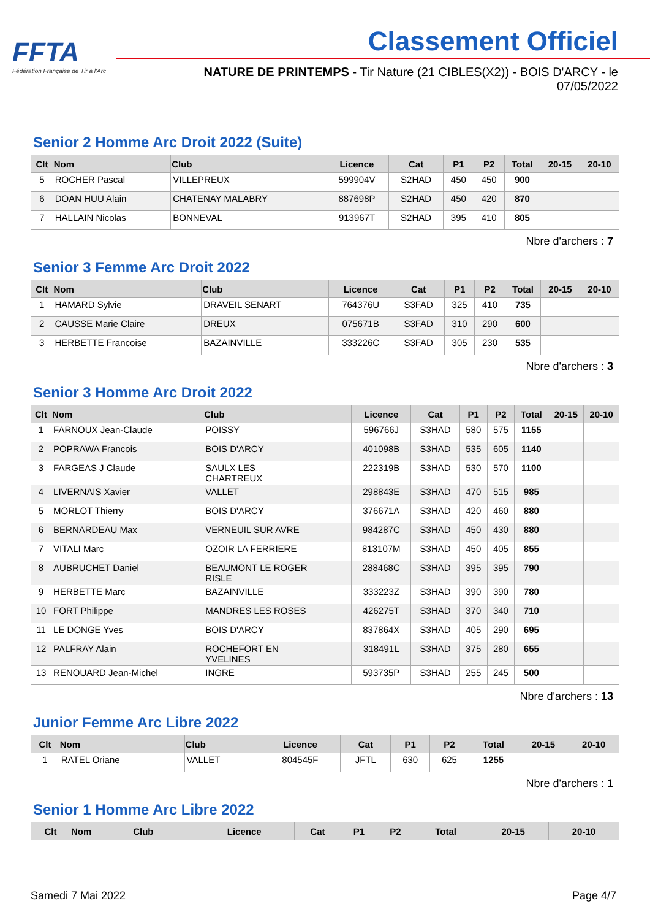FFTA
Fédération Française de Tir à l'Arc
Classement Officiel
NATURE DE PRINTEMPS - Tir Nature (21 CIBLES(X2)) - BOIS D'ARCY - le 07/05/2022
Senior 2 Homme Arc Droit 2022 (Suite)
| Clt | Nom | Club | Licence | Cat | P1 | P2 | Total | 20-15 | 20-10 |
| --- | --- | --- | --- | --- | --- | --- | --- | --- | --- |
| 5 | ROCHER Pascal | VILLEPREUX | 599904V | S2HAD | 450 | 450 | 900 | | |
| 6 | DOAN HUU Alain | CHATENAY MALABRY | 887698P | S2HAD | 450 | 420 | 870 | | |
| 7 | HALLAIN Nicolas | BONNEVAL | 913967T | S2HAD | 395 | 410 | 805 | | |
Nbre d'archers : 7
Senior 3 Femme Arc Droit 2022
| Clt | Nom | Club | Licence | Cat | P1 | P2 | Total | 20-15 | 20-10 |
| --- | --- | --- | --- | --- | --- | --- | --- | --- | --- |
| 1 | HAMARD Sylvie | DRAVEIL SENART | 764376U | S3FAD | 325 | 410 | 735 | | |
| 2 | CAUSSE Marie Claire | DREUX | 075671B | S3FAD | 310 | 290 | 600 | | |
| 3 | HERBETTE Francoise | BAZAINVILLE | 333226C | S3FAD | 305 | 230 | 535 | | |
Nbre d'archers : 3
Senior 3 Homme Arc Droit 2022
| Clt | Nom | Club | Licence | Cat | P1 | P2 | Total | 20-15 | 20-10 |
| --- | --- | --- | --- | --- | --- | --- | --- | --- | --- |
| 1 | FARNOUX Jean-Claude | POISSY | 596766J | S3HAD | 580 | 575 | 1155 | | |
| 2 | POPRAWA Francois | BOIS D'ARCY | 401098B | S3HAD | 535 | 605 | 1140 | | |
| 3 | FARGEAS J Claude | SAULX LES CHARTREUX | 222319B | S3HAD | 530 | 570 | 1100 | | |
| 4 | LIVERNAIS Xavier | VALLET | 298843E | S3HAD | 470 | 515 | 985 | | |
| 5 | MORLOT Thierry | BOIS D'ARCY | 376671A | S3HAD | 420 | 460 | 880 | | |
| 6 | BERNARDEAU Max | VERNEUIL SUR AVRE | 984287C | S3HAD | 450 | 430 | 880 | | |
| 7 | VITALI Marc | OZOIR LA FERRIERE | 813107M | S3HAD | 450 | 405 | 855 | | |
| 8 | AUBRUCHET Daniel | BEAUMONT LE ROGER RISLE | 288468C | S3HAD | 395 | 395 | 790 | | |
| 9 | HERBETTE Marc | BAZAINVILLE | 333223Z | S3HAD | 390 | 390 | 780 | | |
| 10 | FORT Philippe | MANDRES LES ROSES | 426275T | S3HAD | 370 | 340 | 710 | | |
| 11 | LE DONGE Yves | BOIS D'ARCY | 837864X | S3HAD | 405 | 290 | 695 | | |
| 12 | PALFRAY Alain | ROCHEFORT EN YVELINES | 318491L | S3HAD | 375 | 280 | 655 | | |
| 13 | RENOUARD Jean-Michel | INGRE | 593735P | S3HAD | 255 | 245 | 500 | | |
Nbre d'archers : 13
Junior Femme Arc Libre 2022
| Clt | Nom | Club | Licence | Cat | P1 | P2 | Total | 20-15 | 20-10 |
| --- | --- | --- | --- | --- | --- | --- | --- | --- | --- |
| 1 | RATEL Oriane | VALLET | 804545F | JFTL | 630 | 625 | 1255 | | |
Nbre d'archers : 1
Senior 1 Homme Arc Libre 2022
| Clt | Nom | Club | Licence | Cat | P1 | P2 | Total | 20-15 | 20-10 |
| --- | --- | --- | --- | --- | --- | --- | --- | --- | --- |
Samedi 7 Mai 2022 Page 4/7